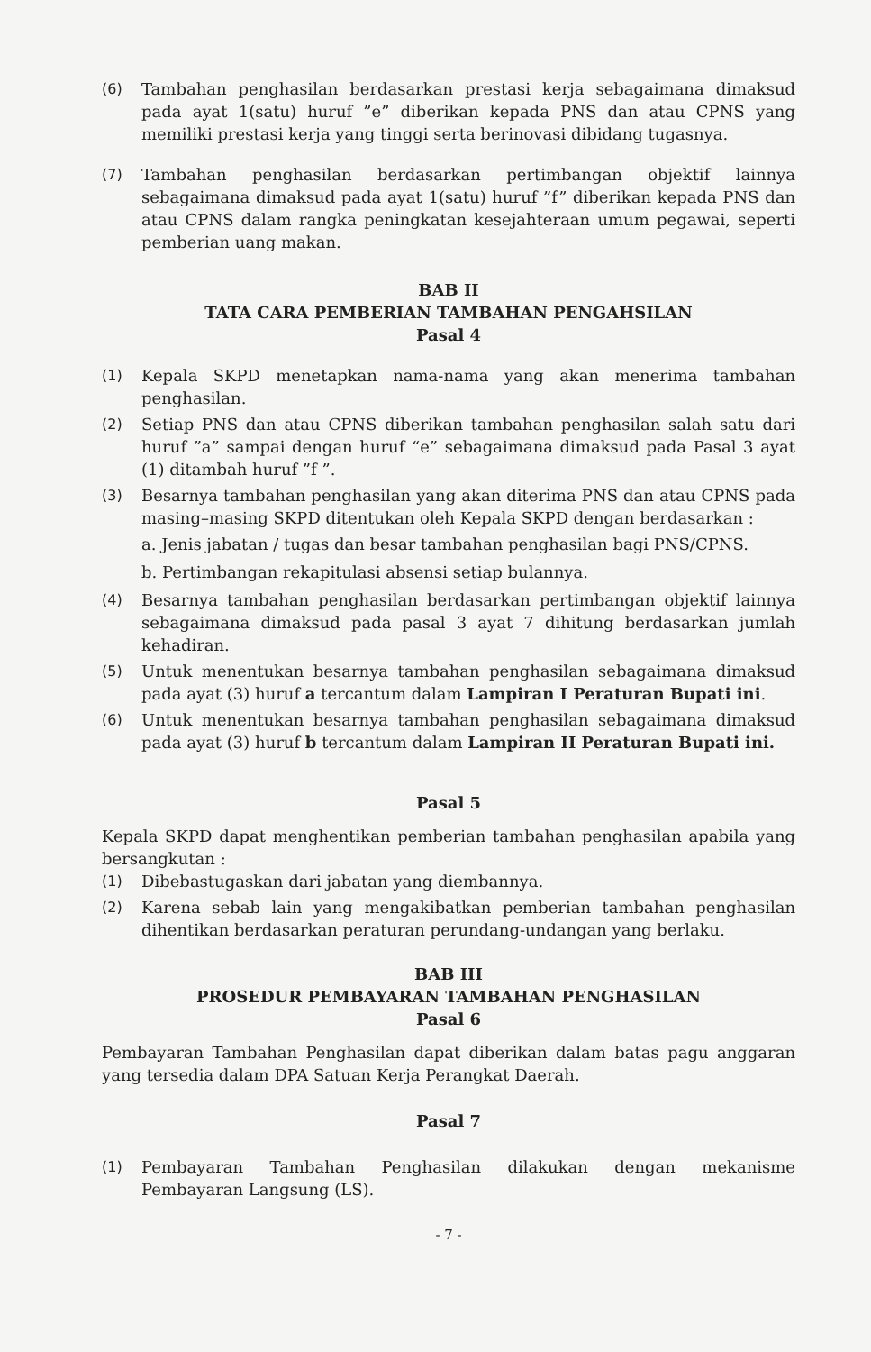(6) Tambahan penghasilan berdasarkan prestasi kerja sebagaimana dimaksud pada ayat 1(satu) huruf ”e” diberikan kepada PNS dan atau CPNS yang memiliki prestasi kerja yang tinggi serta berinovasi dibidang tugasnya.
(7) Tambahan penghasilan berdasarkan pertimbangan objektif lainnya sebagaimana dimaksud pada ayat 1(satu) huruf ”f” diberikan kepada PNS dan atau CPNS dalam rangka peningkatan kesejahteraan umum pegawai, seperti pemberian uang makan.
BAB II
TATA CARA PEMBERIAN TAMBAHAN PENGAHSILAN
Pasal 4
(1) Kepala SKPD menetapkan nama-nama yang akan menerima tambahan penghasilan.
(2) Setiap PNS dan atau CPNS diberikan tambahan penghasilan salah satu dari huruf ”a” sampai dengan huruf “e” sebagaimana dimaksud pada Pasal 3 ayat (1) ditambah huruf ”f ”.
(3) Besarnya tambahan penghasilan yang akan diterima PNS dan atau CPNS pada masing–masing SKPD ditentukan oleh Kepala SKPD dengan berdasarkan :
a. Jenis jabatan / tugas dan besar tambahan penghasilan bagi PNS/CPNS.
b. Pertimbangan rekapitulasi absensi setiap bulannya.
(4) Besarnya tambahan penghasilan berdasarkan pertimbangan objektif lainnya sebagaimana dimaksud pada pasal 3 ayat 7 dihitung berdasarkan jumlah kehadiran.
(5) Untuk menentukan besarnya tambahan penghasilan sebagaimana dimaksud pada ayat (3) huruf a tercantum dalam Lampiran I Peraturan Bupati ini.
(6) Untuk menentukan besarnya tambahan penghasilan sebagaimana dimaksud pada ayat (3) huruf b tercantum dalam Lampiran II Peraturan Bupati ini.
Pasal 5
Kepala SKPD dapat menghentikan pemberian tambahan penghasilan apabila yang bersangkutan :
(1) Dibebastugaskan dari jabatan yang diembannya.
(2) Karena sebab lain yang mengakibatkan pemberian tambahan penghasilan dihentikan berdasarkan peraturan perundang-undangan yang berlaku.
BAB III
PROSEDUR PEMBAYARAN TAMBAHAN PENGHASILAN
Pasal 6
Pembayaran Tambahan Penghasilan dapat diberikan dalam batas pagu anggaran yang tersedia dalam DPA Satuan Kerja Perangkat Daerah.
Pasal 7
(1) Pembayaran Tambahan Penghasilan dilakukan dengan mekanisme Pembayaran Langsung (LS).
- 7 -